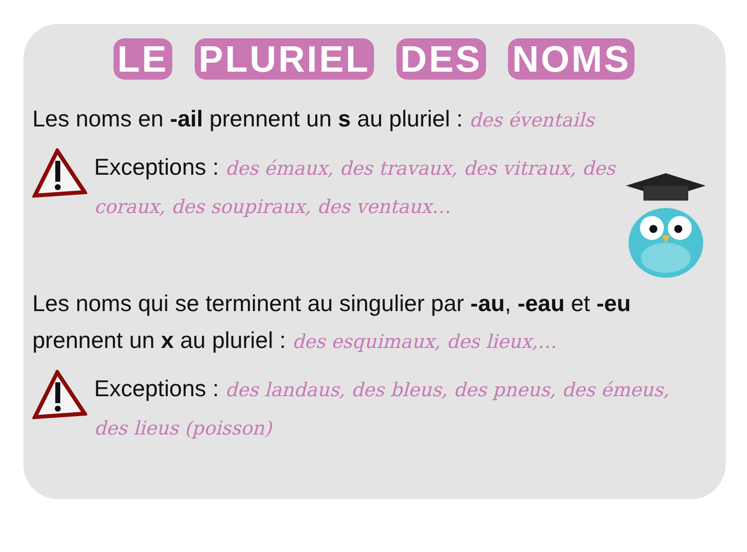LE PLURIEL DES NOMS
Les noms en -ail prennent un s au pluriel : des éventails
Exceptions : des émaux, des travaux, des vitraux, des
coraux, des soupiraux, des ventaux…
Les noms qui se terminent au singulier par -au, -eau et -eu prennent un x au pluriel : des esquimaux, des lieux,…
Exceptions : des landaus, des bleus, des pneus, des émeus,
des lieus (poisson)